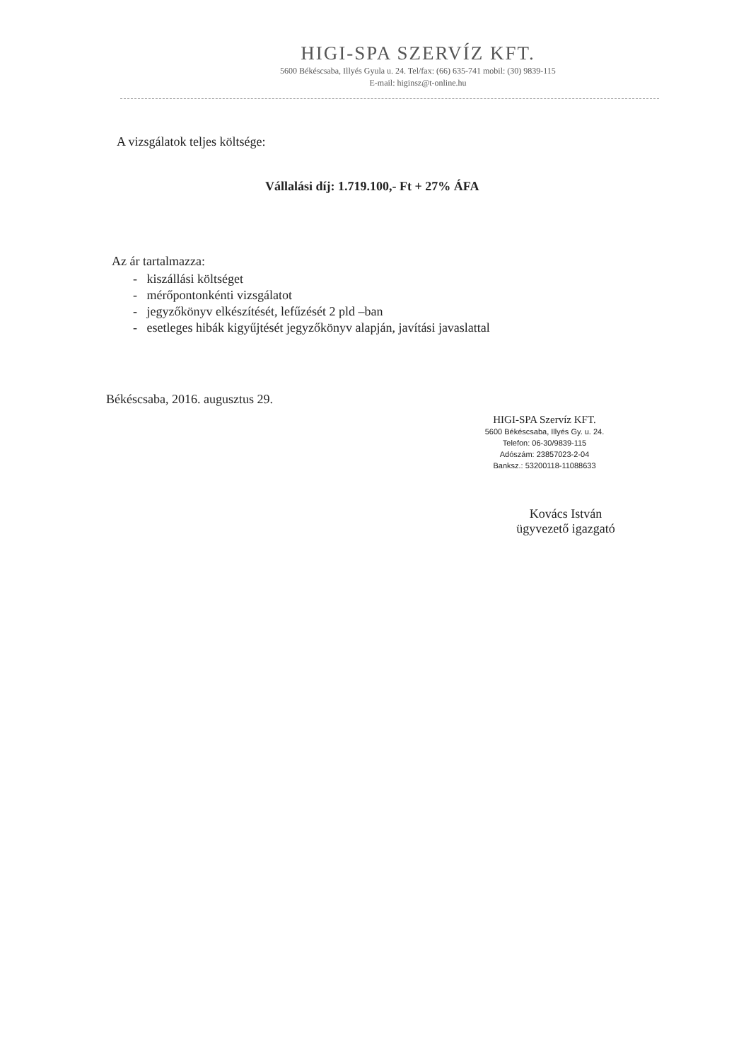HIGI-SPA SZERVÍZ KFT.
5600 Békéscsaba, Illyés Gyula u. 24. Tel/fax: (66) 635-741 mobil: (30) 9839-115
E-mail: higinsz@t-online.hu
A vizsgálatok teljes költsége:
Vállalási díj: 1.719.100,- Ft + 27% ÁFA
Az ár tartalmazza:
- kiszállási költséget
- mérőpontonkénti vizsgálatot
- jegyzőkönyv elkészítését, lefűzését 2 pld –ban
- esetleges hibák kigyűjtését jegyzőkönyv alapján, javítási javaslattal
Békéscsaba, 2016. augusztus 29.
HIGI-SPA Szervíz KFT.
5600 Békéscsaba, Illyés Gy. u. 24.
Telefon: 06-30/9839-115
Adószám: 23857023-2-04
Banksz.: 53200118-11088633
Kovács István
ügyvezető igazgató